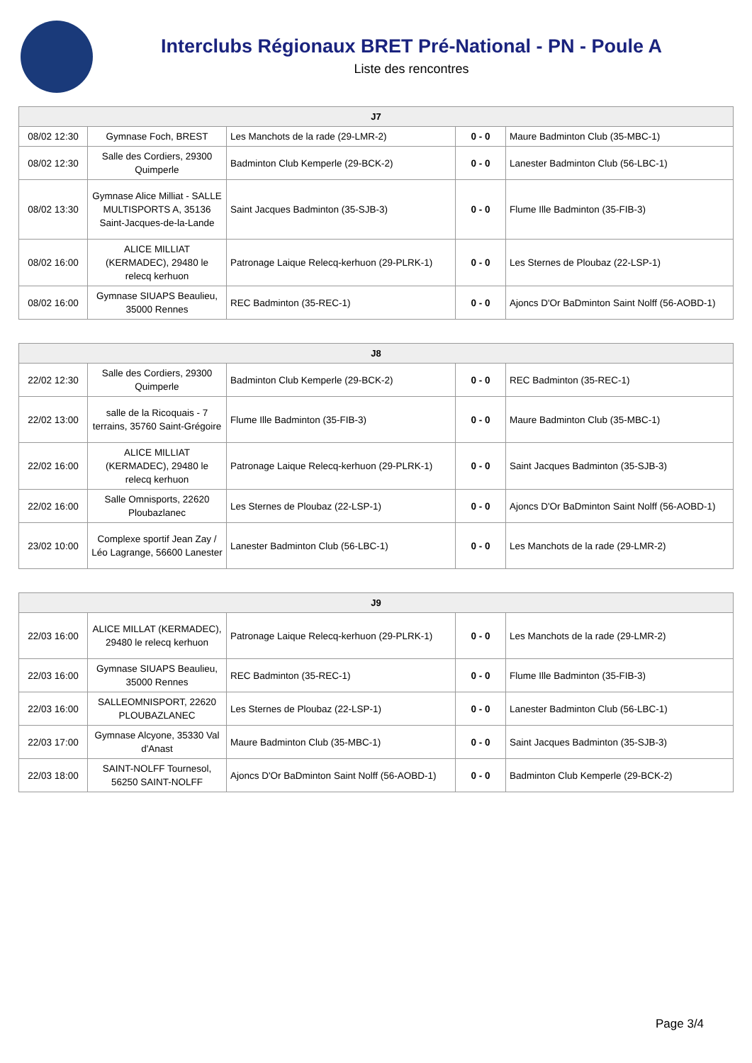Interclubs Régionaux BRET Pré-National - PN - Poule A
Liste des rencontres
| J7 | | | | |
| --- | --- | --- | --- | --- |
| 08/02 12:30 | Gymnase Foch, BREST | Les Manchots de la rade (29-LMR-2) | 0 - 0 | Maure Badminton Club (35-MBC-1) |
| 08/02 12:30 | Salle des Cordiers, 29300 Quimperle | Badminton Club Kemperle (29-BCK-2) | 0 - 0 | Lanester Badminton Club (56-LBC-1) |
| 08/02 13:30 | Gymnase Alice Milliat - SALLE MULTISPORTS A, 35136 Saint-Jacques-de-la-Lande | Saint Jacques Badminton (35-SJB-3) | 0 - 0 | Flume Ille Badminton (35-FIB-3) |
| 08/02 16:00 | ALICE MILLIAT (KERMADEC), 29480 le relecq kerhuon | Patronage Laique Relecq-kerhuon (29-PLRK-1) | 0 - 0 | Les Sternes de Ploubaz (22-LSP-1) |
| 08/02 16:00 | Gymnase SIUAPS Beaulieu, 35000 Rennes | REC Badminton (35-REC-1) | 0 - 0 | Ajoncs D'Or BaDminton Saint Nolff (56-AOBD-1) |
| J8 | | | | |
| --- | --- | --- | --- | --- |
| 22/02 12:30 | Salle des Cordiers, 29300 Quimperle | Badminton Club Kemperle (29-BCK-2) | 0 - 0 | REC Badminton (35-REC-1) |
| 22/02 13:00 | salle de la Ricoquais - 7 terrains, 35760 Saint-Grégoire | Flume Ille Badminton (35-FIB-3) | 0 - 0 | Maure Badminton Club (35-MBC-1) |
| 22/02 16:00 | ALICE MILLIAT (KERMADEC), 29480 le relecq kerhuon | Patronage Laique Relecq-kerhuon (29-PLRK-1) | 0 - 0 | Saint Jacques Badminton (35-SJB-3) |
| 22/02 16:00 | Salle Omnisports, 22620 Ploubazlanec | Les Sternes de Ploubaz (22-LSP-1) | 0 - 0 | Ajoncs D'Or BaDminton Saint Nolff (56-AOBD-1) |
| 23/02 10:00 | Complexe sportif Jean Zay / Léo Lagrange, 56600 Lanester | Lanester Badminton Club (56-LBC-1) | 0 - 0 | Les Manchots de la rade (29-LMR-2) |
| J9 | | | | |
| --- | --- | --- | --- | --- |
| 22/03 16:00 | ALICE MILLAT (KERMADEC), 29480 le relecq kerhuon | Patronage Laique Relecq-kerhuon (29-PLRK-1) | 0 - 0 | Les Manchots de la rade (29-LMR-2) |
| 22/03 16:00 | Gymnase SIUAPS Beaulieu, 35000 Rennes | REC Badminton (35-REC-1) | 0 - 0 | Flume Ille Badminton (35-FIB-3) |
| 22/03 16:00 | SALLEOMNISPORT, 22620 PLOUBAZLANEC | Les Sternes de Ploubaz (22-LSP-1) | 0 - 0 | Lanester Badminton Club (56-LBC-1) |
| 22/03 17:00 | Gymnase Alcyone, 35330 Val d'Anast | Maure Badminton Club (35-MBC-1) | 0 - 0 | Saint Jacques Badminton (35-SJB-3) |
| 22/03 18:00 | SAINT-NOLFF Tournesol, 56250 SAINT-NOLFF | Ajoncs D'Or BaDminton Saint Nolff (56-AOBD-1) | 0 - 0 | Badminton Club Kemperle (29-BCK-2) |
Page 3/4